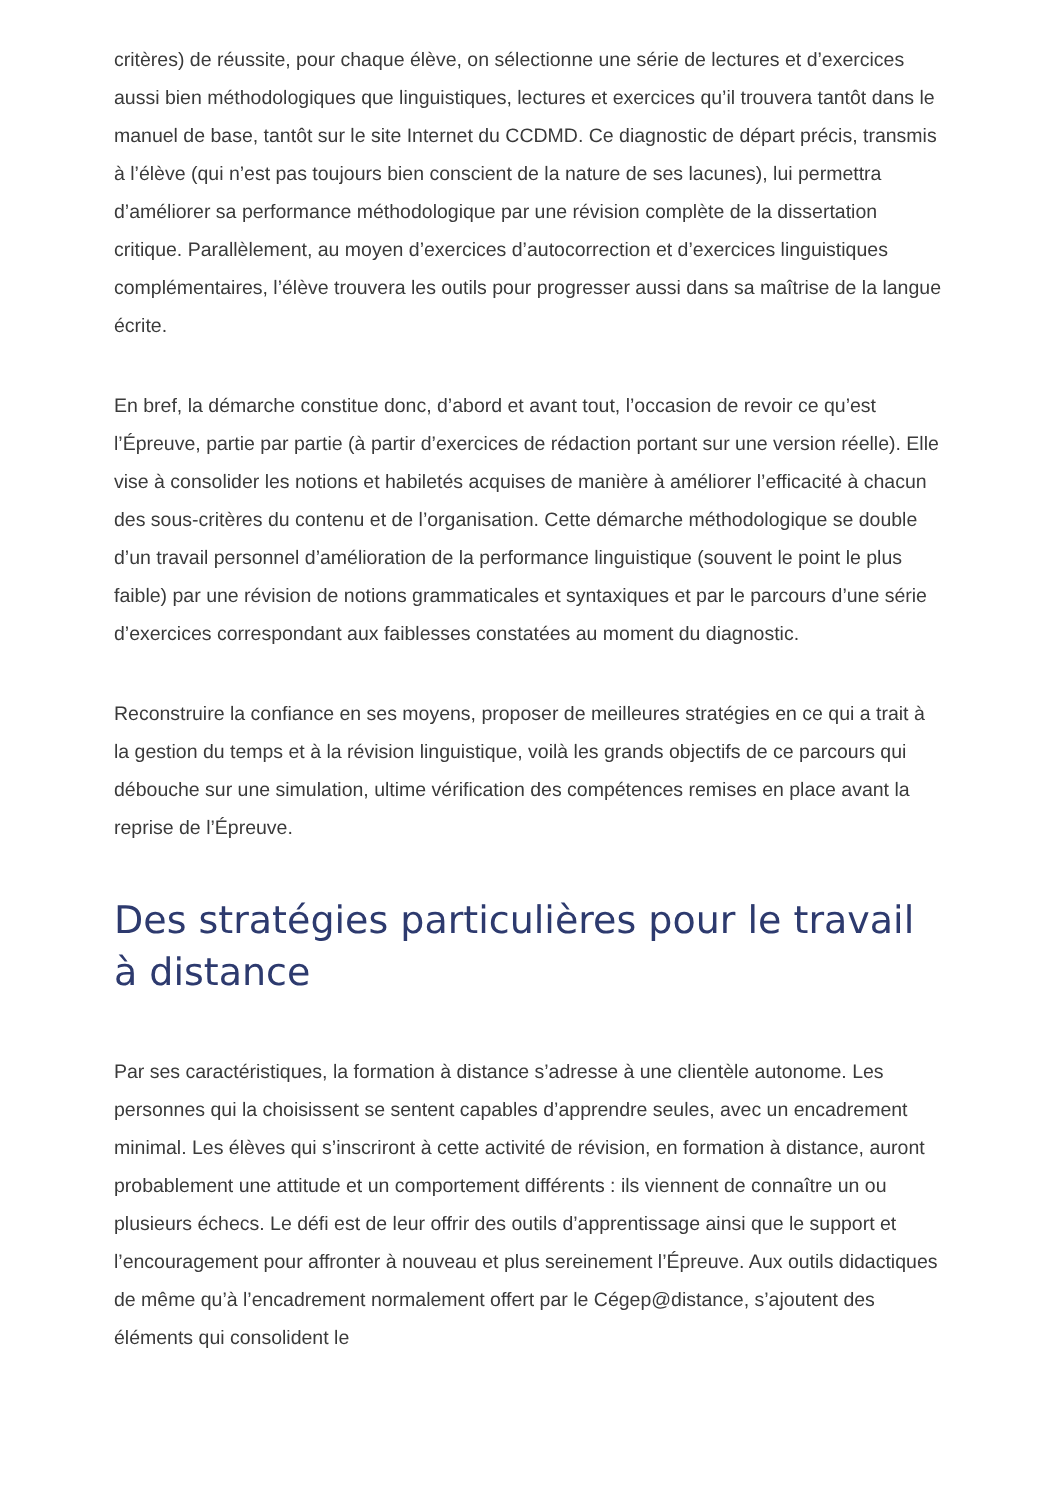critères) de réussite, pour chaque élève, on sélectionne une série de lectures et d’exercices aussi bien méthodologiques que linguistiques, lectures et exercices qu’il trouvera tantôt dans le manuel de base, tantôt sur le site Internet du CCDMD. Ce diagnostic de départ précis, transmis à l’élève (qui n’est pas toujours bien conscient de la nature de ses lacunes), lui permettra d’améliorer sa performance méthodologique par une révision complète de la dissertation critique. Parallèlement, au moyen d’exercices d’autocorrection et d’exercices linguistiques complémentaires, l’élève trouvera les outils pour progresser aussi dans sa maîtrise de la langue écrite.
En bref, la démarche constitue donc, d’abord et avant tout, l’occasion de revoir ce qu’est l’Épreuve, partie par partie (à partir d’exercices de rédaction portant sur une version réelle). Elle vise à consolider les notions et habiletés acquises de manière à améliorer l’efficacité à chacun des sous-critères du contenu et de l’organisation. Cette démarche méthodologique se double d’un travail personnel d’amélioration de la performance linguistique (souvent le point le plus faible) par une révision de notions grammaticales et syntaxiques et par le parcours d’une série d’exercices correspondant aux faiblesses constatées au moment du diagnostic.
Reconstruire la confiance en ses moyens, proposer de meilleures stratégies en ce qui a trait à la gestion du temps et à la révision linguistique, voilà les grands objectifs de ce parcours qui débouche sur une simulation, ultime vérification des compétences remises en place avant la reprise de l’Épreuve.
Des stratégies particulières pour le travail à distance
Par ses caractéristiques, la formation à distance s’adresse à une clientèle autonome. Les personnes qui la choisissent se sentent capables d’apprendre seules, avec un encadrement minimal. Les élèves qui s’inscriront à cette activité de révision, en formation à distance, auront probablement une attitude et un comportement différents : ils viennent de connaître un ou plusieurs échecs. Le défi est de leur offrir des outils d’apprentissage ainsi que le support et l’encouragement pour affronter à nouveau et plus sereinement l’Épreuve. Aux outils didactiques de même qu’à l’encadrement normalement offert par le Cégep@distance, s’ajoutent des éléments qui consolident le